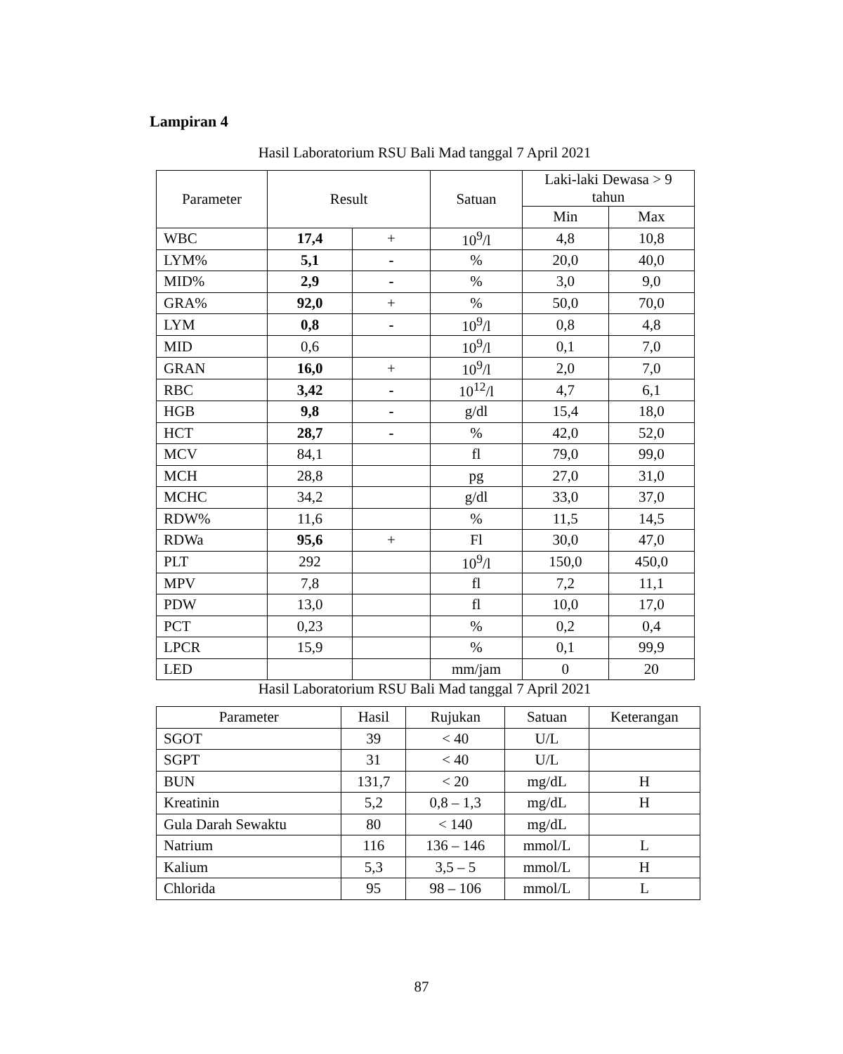Lampiran 4
Hasil Laboratorium RSU Bali Mad tanggal 7 April 2021
| Parameter | Result | | Satuan | Laki-laki Dewasa > 9 tahun | |
| --- | --- | --- | --- | --- | --- |
| | | | | Min | Max |
| WBC | 17,4 | + | 10<sup>9</sup>/l | 4,8 | 10,8 |
| LYM% | 5,1 | - | % | 20,0 | 40,0 |
| MID% | 2,9 | - | % | 3,0 | 9,0 |
| GRA% | 92,0 | + | % | 50,0 | 70,0 |
| LYM | 0,8 | - | 10<sup>9</sup>/l | 0,8 | 4,8 |
| MID | 0,6 | | 10<sup>9</sup>/l | 0,1 | 7,0 |
| GRAN | 16,0 | + | 10<sup>9</sup>/l | 2,0 | 7,0 |
| RBC | 3,42 | - | 10<sup>12</sup>/l | 4,7 | 6,1 |
| HGB | 9,8 | - | g/dl | 15,4 | 18,0 |
| HCT | 28,7 | - | % | 42,0 | 52,0 |
| MCV | 84,1 | | fl | 79,0 | 99,0 |
| MCH | 28,8 | | pg | 27,0 | 31,0 |
| MCHC | 34,2 | | g/dl | 33,0 | 37,0 |
| RDW% | 11,6 | | % | 11,5 | 14,5 |
| RDWa | 95,6 | + | Fl | 30,0 | 47,0 |
| PLT | 292 | | 10<sup>9</sup>/l | 150,0 | 450,0 |
| MPV | 7,8 | | fl | 7,2 | 11,1 |
| PDW | 13,0 | | fl | 10,0 | 17,0 |
| PCT | 0,23 | | % | 0,2 | 0,4 |
| LPCR | 15,9 | | % | 0,1 | 99,9 |
| LED | | | mm/jam | 0 | 20 |
Hasil Laboratorium RSU Bali Mad tanggal 7 April 2021
| Parameter | Hasil | Rujukan | Satuan | Keterangan |
| --- | --- | --- | --- | --- |
| SGOT | 39 | < 40 | U/L | |
| SGPT | 31 | < 40 | U/L | |
| BUN | 131,7 | < 20 | mg/dL | H |
| Kreatinin | 5,2 | 0,8 – 1,3 | mg/dL | H |
| Gula Darah Sewaktu | 80 | < 140 | mg/dL | |
| Natrium | 116 | 136 – 146 | mmol/L | L |
| Kalium | 5,3 | 3,5 – 5 | mmol/L | H |
| Chlorida | 95 | 98 – 106 | mmol/L | L |
87